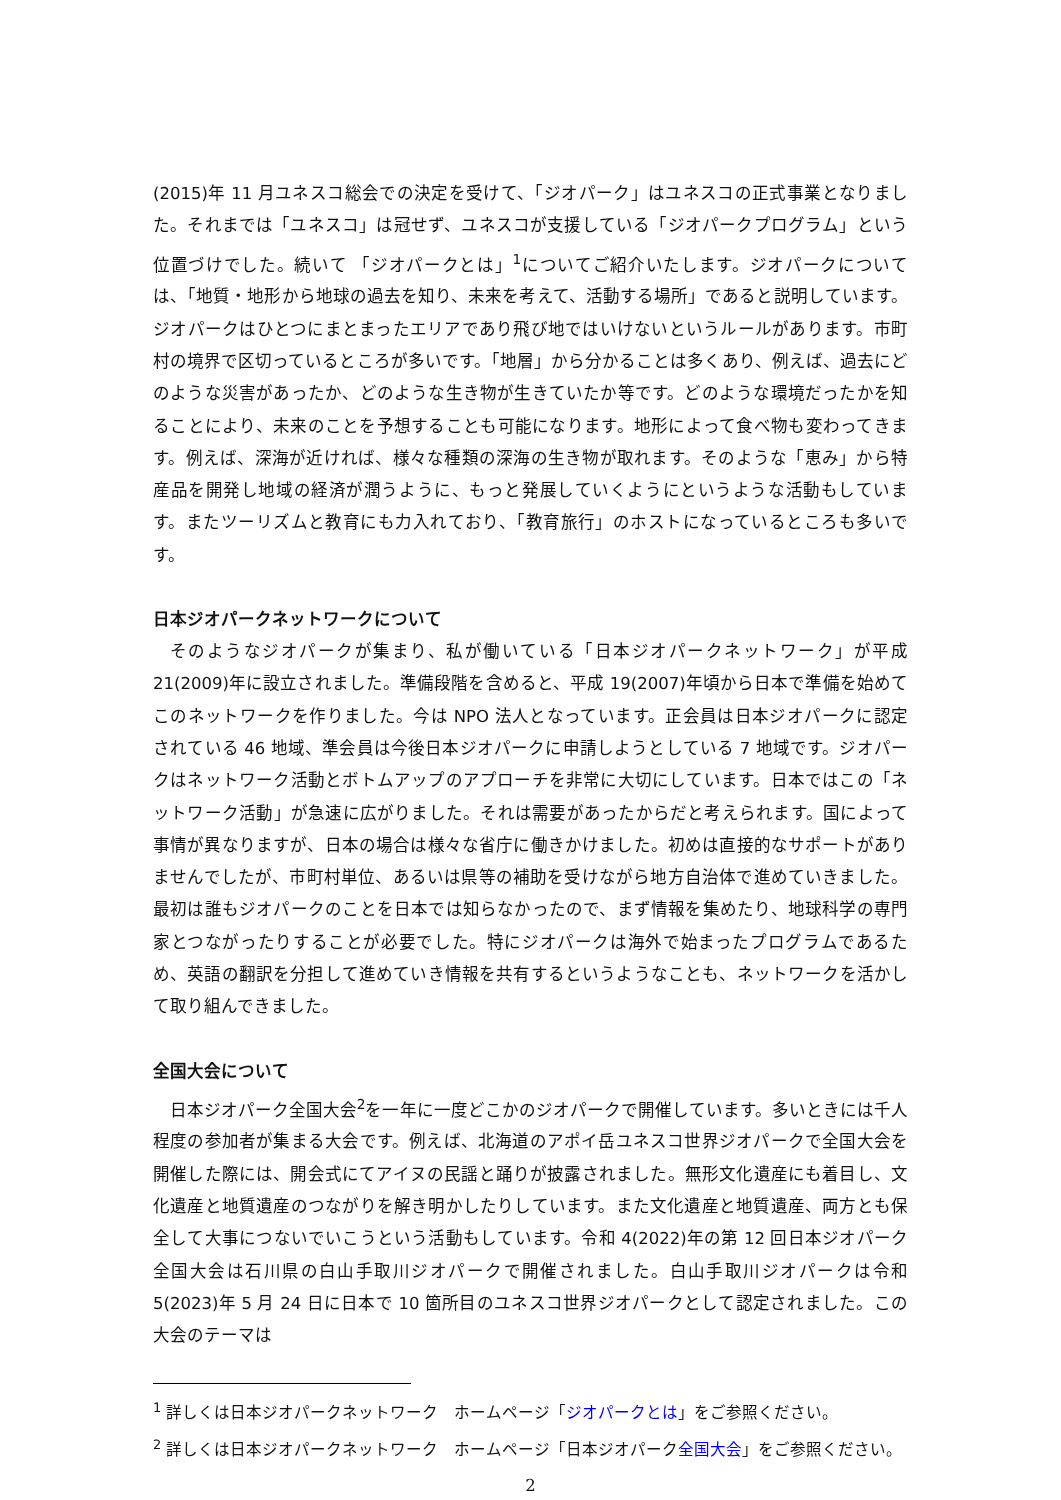(2015)年 11 月ユネスコ総会での決定を受けて、「ジオパーク」はユネスコの正式事業となりました。それまでは「ユネスコ」は冠せず、ユネスコが支援している「ジオパークプログラム」という位置づけでした。続いて 「ジオパークとは」<sup>1</sup>についてご紹介いたします。ジオパークについては、「地質・地形から地球の過去を知り、未来を考えて、活動する場所」であると説明しています。ジオパークはひとつにまとまったエリアであり飛び地ではいけないというルールがあります。市町村の境界で区切っているところが多いです。「地層」から分かることは多くあり、例えば、過去にどのような災害があったか、どのような生き物が生きていたか等です。どのような環境だったかを知ることにより、未来のことを予想することも可能になります。地形によって食べ物も変わってきます。例えば、深海が近ければ、様々な種類の深海の生き物が取れます。そのような「恵み」から特産品を開発し地域の経済が潤うように、もっと発展していくようにというような活動もしています。またツーリズムと教育にも力入れており、「教育旅行」のホストになっているところも多いです。
日本ジオパークネットワークについて
そのようなジオパークが集まり、私が働いている「日本ジオパークネットワーク」が平成 21(2009)年に設立されました。準備段階を含めると、平成 19(2007)年頃から日本で準備を始めてこのネットワークを作りました。今は NPO 法人となっています。正会員は日本ジオパークに認定されている 46 地域、準会員は今後日本ジオパークに申請しようとしている 7 地域です。ジオパークはネットワーク活動とボトムアップのアプローチを非常に大切にしています。日本ではこの「ネットワーク活動」が急速に広がりました。それは需要があったからだと考えられます。国によって事情が異なりますが、日本の場合は様々な省庁に働きかけました。初めは直接的なサポートがありませんでしたが、市町村単位、あるいは県等の補助を受けながら地方自治体で進めていきました。最初は誰もジオパークのことを日本では知らなかったので、まず情報を集めたり、地球科学の専門家とつながったりすることが必要でした。特にジオパークは海外で始まったプログラムであるため、英語の翻訳を分担して進めていき情報を共有するというようなことも、ネットワークを活かして取り組んできました。
全国大会について
日本ジオパーク全国大会<sup>2</sup>を一年に一度どこかのジオパークで開催しています。多いときには千人程度の参加者が集まる大会です。例えば、北海道のアポイ岳ユネスコ世界ジオパークで全国大会を開催した際には、開会式にてアイヌの民謡と踊りが披露されました。無形文化遺産にも着目し、文化遺産と地質遺産のつながりを解き明かしたりしています。また文化遺産と地質遺産、両方とも保全して大事につないでいこうという活動もしています。令和 4(2022)年の第 12 回日本ジオパーク全国大会は石川県の白山手取川ジオパークで開催されました。白山手取川ジオパークは令和 5(2023)年 5 月 24 日に日本で 10 箇所目のユネスコ世界ジオパークとして認定されました。この大会のテーマは
<sup>1</sup> 詳しくは日本ジオパークネットワーク　ホームページ「ジオパークとは」をご参照ください。
<sup>2</sup> 詳しくは日本ジオパークネットワーク　ホームページ「日本ジオパーク全国大会」をご参照ください。
2